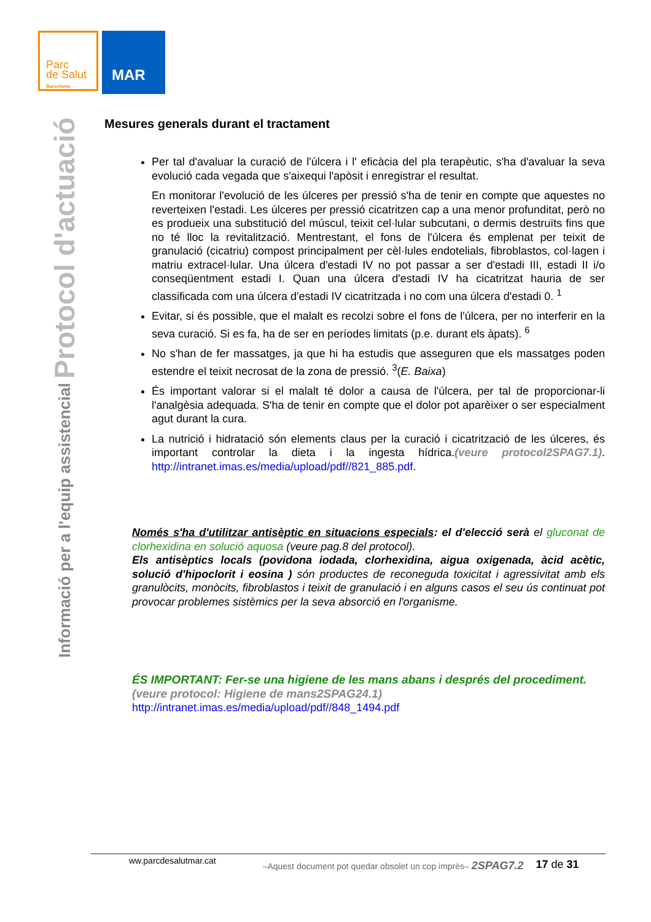Parc
de Salut
Barcelona
MAR
Informació per a l'equip assistencial Protocol d'actuació
Mesures generals durant el tractament
Per tal d'avaluar la curació de l'úlcera i l' eficàcia del pla terapèutic, s'ha d'avaluar la seva evolució cada vegada que s'aixequi l'apòsit i enregistrar el resultat.
En monitorar l'evolució de les úlceres per pressió s'ha de tenir en compte que aquestes no reverteixen l'estadi. Les úlceres per pressió cicatritzen cap a una menor profunditat, però no es produeix una substitució del múscul, teixit cel·lular subcutani, o dermis destruïts fins que no té lloc la revitalització. Mentrestant, el fons de l'úlcera és emplenat per teixit de granulació (cicatriu) compost principalment per cèl·lules endotelials, fibroblastos, col·lagen i matriu extracel·lular. Una úlcera d'estadi IV no pot passar a ser d'estadi III, estadi II i/o conseqüentment estadi I. Quan una úlcera d'estadi IV ha cicatritzat hauria de ser classificada com una úlcera d'estadi IV cicatritzada i no com una úlcera d'estadi 0. <sup>1</sup>
Evitar, si és possible, que el malalt es recolzi sobre el fons de l'úlcera, per no interferir en la seva curació. Si es fa, ha de ser en períodes limitats (p.e. durant els àpats). <sup>6</sup>
No s'han de fer massatges, ja que hi ha estudis que asseguren que els massatges poden estendre el teixit necrosat de la zona de pressió. <sup>3</sup>(E. Baixa)
És important valorar si el malalt té dolor a causa de l'úlcera, per tal de proporcionar-li l'analgèsia adequada. S'ha de tenir en compte que el dolor pot aparèixer o ser especialment agut durant la cura.
La nutrició i hidratació són elements claus per la curació i cicatrització de les úlceres, és important controlar la dieta i la ingesta hídrica.(veure protocol2SPAG7.1). http://intranet.imas.es/media/upload/pdf//821_885.pdf.
Només s'ha d'utilitzar antisèptic en situacions especials: el d'elecció serà el gluconat de clorhexidina en solució aquosa (veure pag.8 del protocol).
Els antisèptics locals (povidona iodada, clorhexidina, aigua oxigenada, àcid acètic, solució d'hipoclorit i eosina ) són productes de reconeguda toxicitat i agressivitat amb els granulòcits, monòcits, fibroblastos i teixit de granulació i en alguns casos el seu ús continuat pot provocar problemes sistèmics per la seva absorció en l'organisme.
ÉS IMPORTANT: Fer-se una higiene de les mans abans i després del procediment. (veure protocol: Higiene de mans2SPAG24.1)
http://intranet.imas.es/media/upload/pdf//848_1494.pdf
ww.parcdesalutmar.cat –Aquest document pot quedar obsolet un cop imprès– 2SPAG7.2 17 de 31